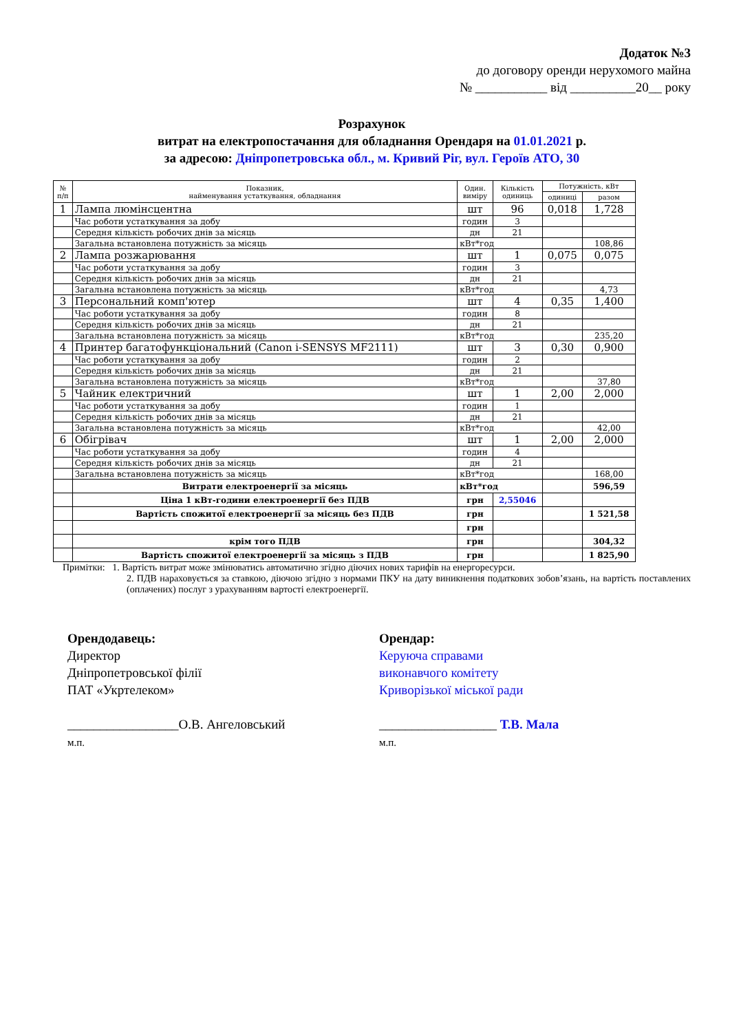Додаток №3
до договору оренди нерухомого майна
№ ___________ від __________20__ року
Розрахунок
витрат на електропостачання для обладнання Орендаря на 01.01.2021 р.
за адресою: Дніпропетровська обл., м. Кривий Ріг, вул. Героїв АТО, 30
| № п/п | Показник, найменування устаткування, обладнання | Один. виміру | Кількість одиниць | Потужність, кВт | |
| --- | --- | --- | --- | --- | --- |
| | | | | одиниці | разом |
| 1 | Лампа люмінсцентна | шт | 96 | 0,018 | 1,728 |
| | Час роботи устаткування за добу | годин | 3 | | |
| | Середня кількість робочих днів за місяць | дн | 21 | | |
| | Загальна встановлена потужність за місяць | кВт*год | | | 108,86 |
| 2 | Лампа розжарювання | шт | 1 | 0,075 | 0,075 |
| | Час роботи устаткування за добу | годин | 3 | | |
| | Середня кількість робочих днів за місяць | дн | 21 | | |
| | Загальна встановлена потужність за місяць | кВт*год | | | 4,73 |
| 3 | Персональний комп'ютер | шт | 4 | 0,35 | 1,400 |
| | Час роботи устаткування за добу | годин | 8 | | |
| | Середня кількість робочих днів за місяць | дн | 21 | | |
| | Загальна встановлена потужність за місяць | кВт*год | | | 235,20 |
| 4 | Принтер багатофункціональний (Canon i-SENSYS MF2111) | шт | 3 | 0,30 | 0,900 |
| | Час роботи устаткування за добу | годин | 2 | | |
| | Середня кількість робочих днів за місяць | дн | 21 | | |
| | Загальна встановлена потужність за місяць | кВт*год | | | 37,80 |
| 5 | Чайник електричний | шт | 1 | 2,00 | 2,000 |
| | Час роботи устаткування за добу | годин | 1 | | |
| | Середня кількість робочих днів за місяць | дн | 21 | | |
| | Загальна встановлена потужність за місяць | кВт*год | | | 42,00 |
| 6 | Обігрівач | шт | 1 | 2,00 | 2,000 |
| | Час роботи устаткування за добу | годин | 4 | | |
| | Середня кількість робочих днів за місяць | дн | 21 | | |
| | Загальна встановлена потужність за місяць | кВт*год | | | 168,00 |
| | Витрати електроенергії за місяць | кВт*год | | | 596,59 |
| | Ціна 1 кВт-години електроенергії без ПДВ | грн | 2,55046 | | |
| | Вартість спожитої електроенергії за місяць без ПДВ | грн | | | 1 521,58 |
| | | грн | | | |
| | крім того ПДВ | грн | | | 304,32 |
| | Вартість спожитої електроенергії за місяць з ПДВ | грн | | | 1 825,90 |
Примітки: 1. Вартість витрат може змінюватись автоматично згідно діючих нових тарифів на енергоресурси.
2. ПДВ нараховується за ставкою, діючою згідно з нормами ПКУ на дату виникнення податкових зобов’язань, на вартість поставлених (оплачених) послуг з урахуванням вартості електроенергії.
Орендодавець:
Директор
Дніпропетровської філії
ПАТ «Укртелеком»
_________________О.В. Ангеловський
м.п.
Орендар:
Керуюча справами
виконавчого комітету
Криворізької міської ради
__________________ Т.В. Мала
м.п.